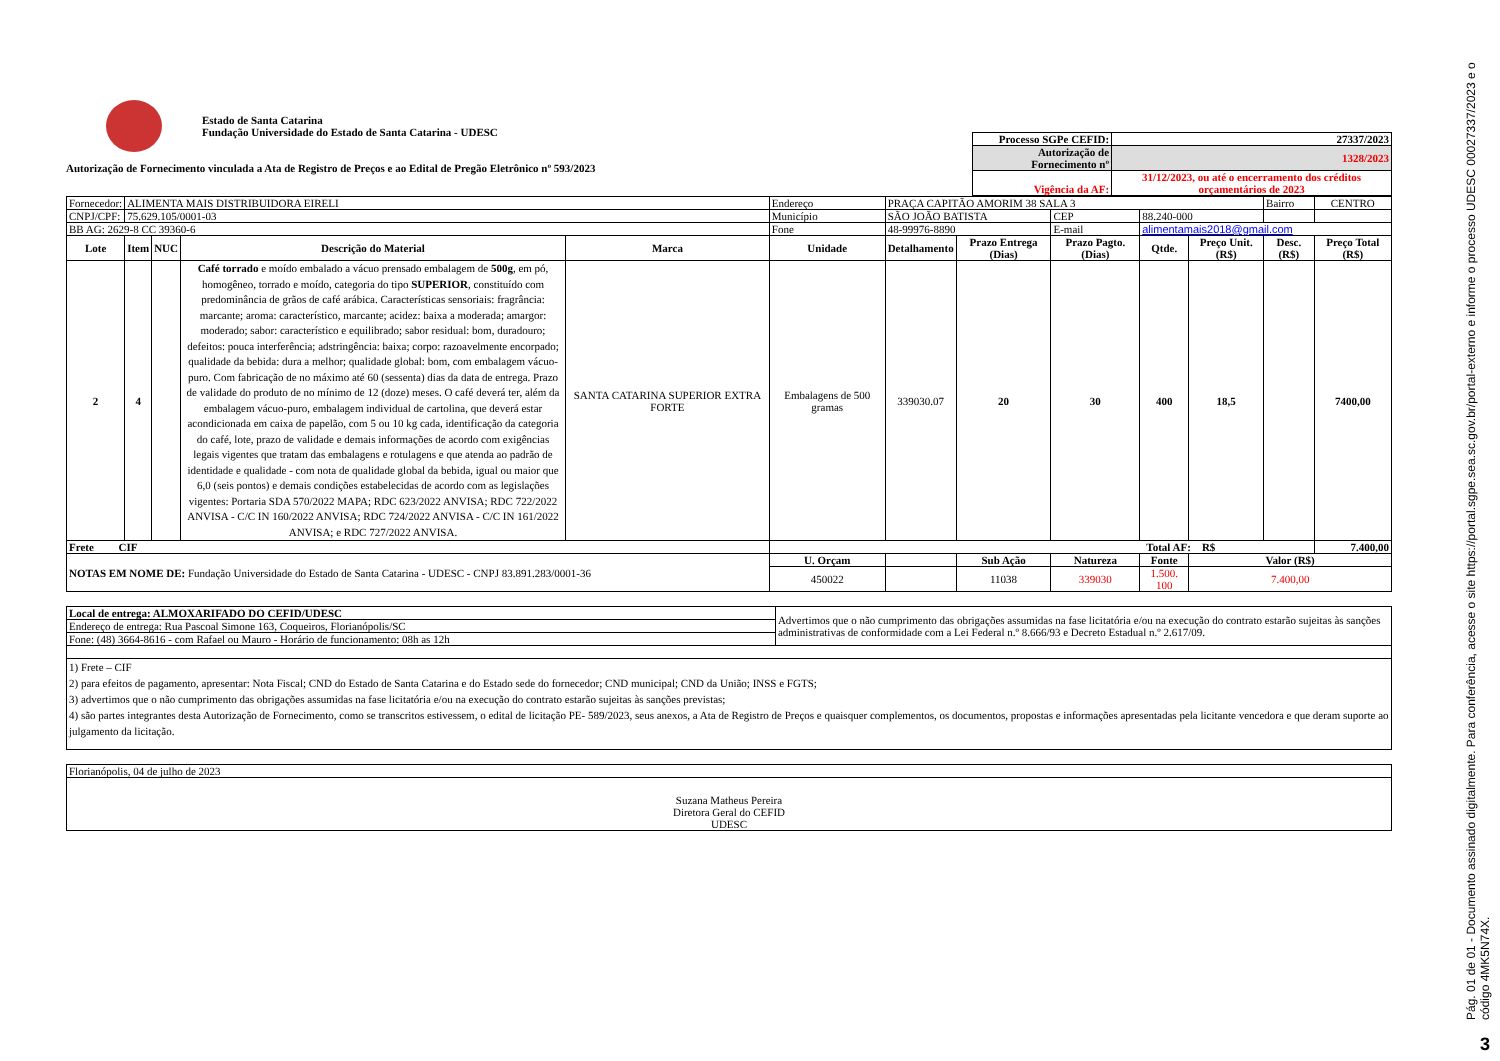Estado de Santa Catarina
Fundação Universidade do Estado de Santa Catarina - UDESC
Autorização de Fornecimento vinculada a Ata de Registro de Preços e ao Edital de Pregão Eletrônico nº 593/2023
| Processo SGPe CEFID: | 27337/2023 |
| Autorização de Fornecimento nº | 1328/2023 |
| Vigência da AF: | 31/12/2023, ou até o encerramento dos créditos orçamentários de 2023 |
| Fornecedor: | ALIMENTA MAIS DISTRIBUIDORA EIRELI | | | | Endereço | PRAÇA CAPITÃO AMORIM 38 SALA 3 | | | | | Bairro | CENTRO |
| CNPJ/CPF: | 75.629.105/0001-03 | | | | Município | SÃO JOÃO BATISTA | | CEP | 88.240-000 | | | |
| BB AG: 2629-8 CC 39360-6 | | | | | Fone | 48-99976-8890 | | E-mail | alimentamais2018@gmail.com | | | |
| Lote | Item | NUC | Descrição do Material | Marca | Unidade | Detalhamento | Prazo Entrega (Dias) | Prazo Pagto. (Dias) | Qtde. | Preço Unit. (R$) | Desc. (R$) | Preço Total (R$) |
| 2 | 4 | | Café torrado e moído embalado a vácuo prensado embalagem de 500g , em pó, homogêneo, torrado e moído, categoria do tipo SUPERIOR , constituído com predominância de grãos de café arábica. Características sensoriais: fragrância: marcante; aroma: característico, marcante; acidez: baixa a moderada; amargor: moderado; sabor: característico e equilibrado; sabor residual: bom, duradouro; defeitos: pouca interferência; adstringência: baixa; corpo: razoavelmente encorpado; qualidade da bebida: dura a melhor; qualidade global: bom, com embalagem vácuo-puro. Com fabricação de no máximo até 60 (sessenta) dias da data de entrega. Prazo de validade do produto de no mínimo de 12 (doze) meses. O café deverá ter, além da embalagem vácuo-puro, embalagem individual de cartolina, que deverá estar acondicionada em caixa de papelão, com 5 ou 10 kg cada, identificação da categoria do café, lote, prazo de validade e demais informações de acordo com exigências legais vigentes que tratam das embalagens e rotulagens e que atenda ao padrão de identidade e qualidade - com nota de qualidade global da bebida, igual ou maior que 6,0 (seis pontos) e demais condições estabelecidas de acordo com as legislações vigentes: Portaria SDA 570/2022 MAPA; RDC 623/2022 ANVISA; RDC 722/2022 ANVISA - C/C IN 160/2022 ANVISA; RDC 724/2022 ANVISA - C/C IN 161/2022 ANVISA; e RDC 727/2022 ANVISA. | SANTA CATARINA SUPERIOR EXTRA FORTE | Embalagens de 500 gramas | 339030.07 | 20 | 30 | 400 | 18,5 | | 7400,00 |
| Frete CIF | | | | | Total AF: R$ | | | | | | | 7.400,00 |
| NOTAS EM NOME DE: Fundação Universidade do Estado de Santa Catarina - UDESC - CNPJ 83.891.283/0001-36 | | | | | U. Orçam | | Sub Ação | Natureza | Fonte | Valor (R$) | | |
| | | | | | 450022 | | 11038 | 339030 | 1.500. 100 | 7.400,00 | | |
| Local de entrega: ALMOXARIFADO DO CEFID/UDESC | Advertimos que o não cumprimento das obrigações assumidas na fase licitatória e/ou na execução do contrato estarão sujeitas às sanções administrativas de conformidade com a Lei Federal n.º 8.666/93 e Decreto Estadual n.º 2.617/09. |
| Endereço de entrega: Rua Pascoal Simone 163, Coqueiros, Florianópolis/SC | |
| Fone: (48) 3664-8616 - com Rafael ou Mauro - Horário de funcionamento: 08h as 12h | |
| 1) Frete – CIF 2) para efeitos de pagamento, apresentar: Nota Fiscal; CND do Estado de Santa Catarina e do Estado sede do fornecedor; CND municipal; CND da União; INSS e FGTS; 3) advertimos que o não cumprimento das obrigações assumidas na fase licitatória e/ou na execução do contrato estarão sujeitas às sanções previstas; 4) são partes integrantes desta Autorização de Fornecimento, como se transcritos estivessem, o edital de licitação PE- 589/2023, seus anexos, a Ata de Registro de Preços e quaisquer complementos, os documentos, propostas e informações apresentadas pela licitante vencedora e que deram suporte ao julgamento da licitação. | |
| Florianópolis, 04 de julho de 2023 |
| Suzana Matheus Pereira Diretora Geral do CEFID UDESC |
Pág. 01 de 01 - Documento assinado digitalmente. Para conferência, acesse o site https://portal.sgpe.sea.sc.gov.br/portal-externo e informe o processo UDESC 00027337/2023 e o código 4MK5N74X.
3